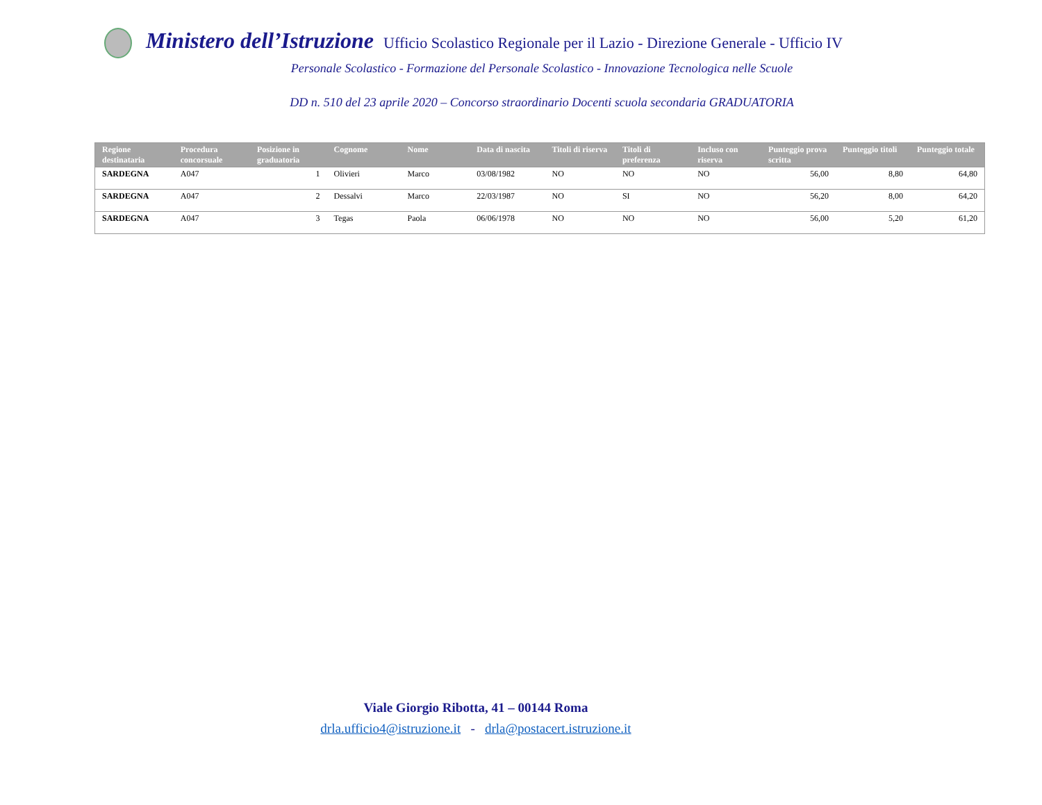Ministero dell’Istruzione Ufficio Scolastico Regionale per il Lazio - Direzione Generale - Ufficio IV
Personale Scolastico - Formazione del Personale Scolastico - Innovazione Tecnologica nelle Scuole
DD n. 510 del 23 aprile 2020 – Concorso straordinario Docenti scuola secondaria GRADUATORIA
| Regione destinataria | Procedura concorsuale | Posizione in graduatoria | Cognome | Nome | Data di nascita | Titoli di riserva | Titoli di preferenza | Incluso con riserva | Punteggio prova scritta | Punteggio titoli | Punteggio totale |
| --- | --- | --- | --- | --- | --- | --- | --- | --- | --- | --- | --- |
| SARDEGNA | A047 | 1 | Olivieri | Marco | 03/08/1982 | NO | NO | NO | 56,00 | 8,80 | 64,80 |
| SARDEGNA | A047 | 2 | Dessalvi | Marco | 22/03/1987 | NO | SI | NO | 56,20 | 8,00 | 64,20 |
| SARDEGNA | A047 | 3 | Tegas | Paola | 06/06/1978 | NO | NO | NO | 56,00 | 5,20 | 61,20 |
Viale Giorgio Ribotta, 41 – 00144 Roma
drla.ufficio4@istruzione.it - drla@postacert.istruzione.it